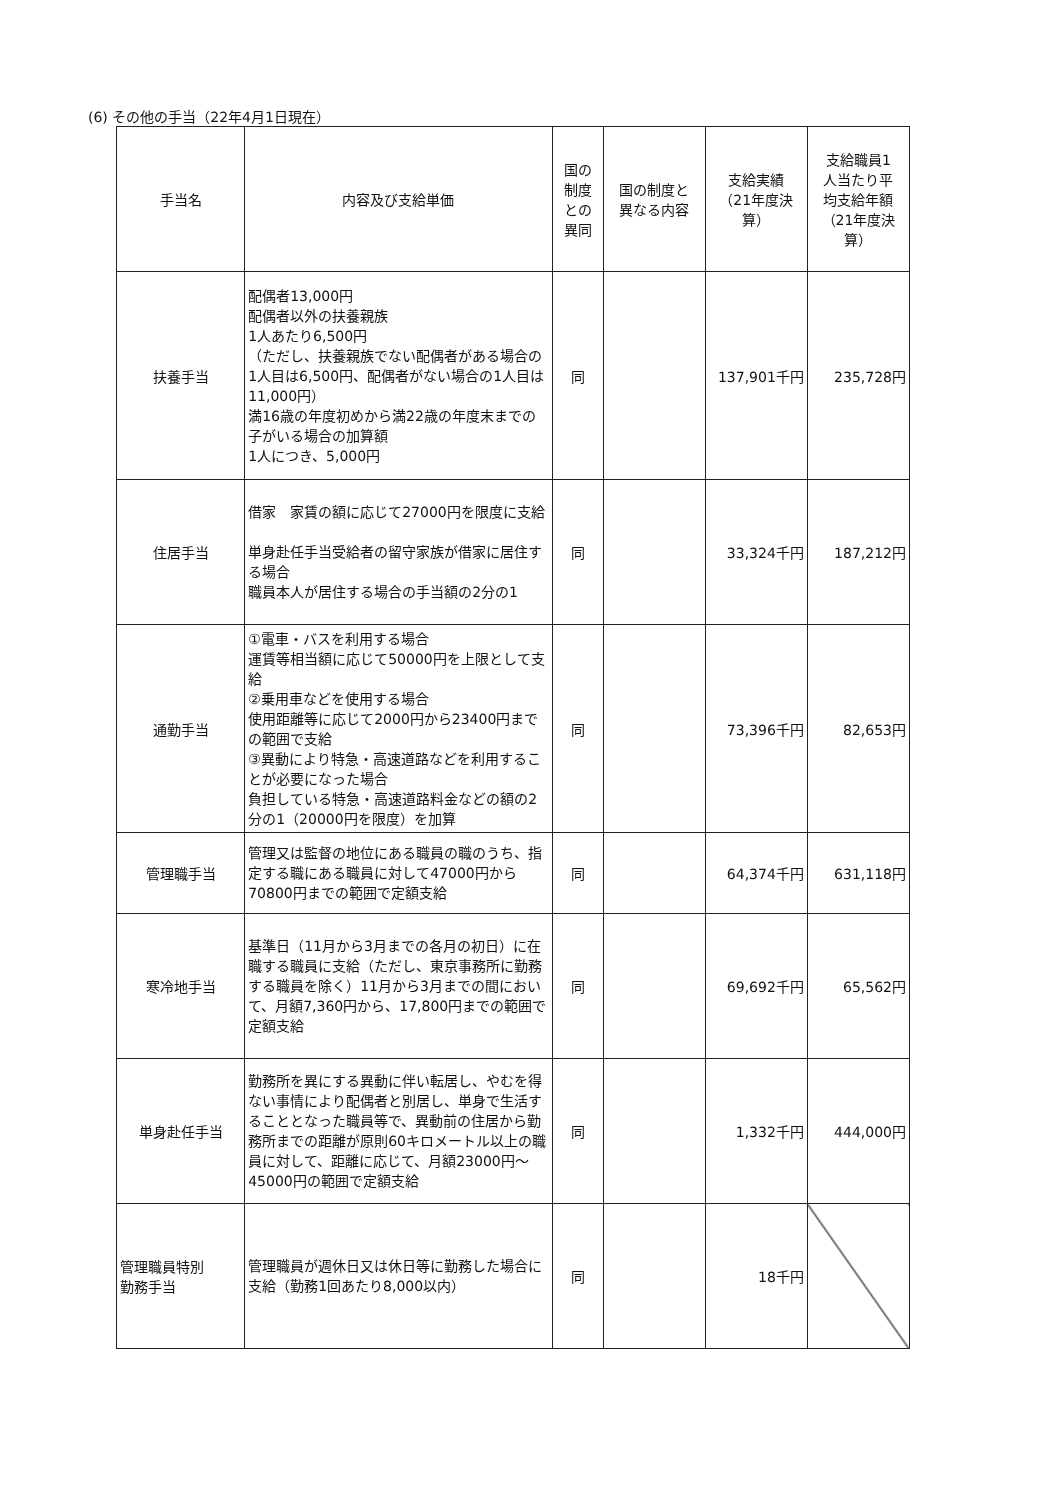(6) その他の手当（22年4月1日現在）
| 手当名 | 内容及び支給単価 | 国の 制度 との 異同 | 国の制度と 異なる内容 | 支給実績 （21年度決 算） | 支給職員1 人当たり平 均支給年額 （21年度決 算） |
| --- | --- | --- | --- | --- | --- |
| 扶養手当 | 配偶者13,000円 配偶者以外の扶養親族 1人あたり6,500円 （ただし、扶養親族でない配偶者がある場合の1人目は6,500円、配偶者がない場合の1人目は11,000円） 満16歳の年度初めから満22歳の年度末までの子がいる場合の加算額 1人につき、5,000円 | 同 | | 137,901千円 | 235,728円 |
| 住居手当 | 借家 家賃の額に応じて27000円を限度に支給 単身赴任手当受給者の留守家族が借家に居住する場合 職員本人が居住する場合の手当額の2分の1 | 同 | | 33,324千円 | 187,212円 |
| 通勤手当 | ①電車・バスを利用する場合 運賃等相当額に応じて50000円を上限として支給 ②乗用車などを使用する場合 使用距離等に応じて2000円から23400円までの範囲で支給 ③異動により特急・高速道路などを利用することが必要になった場合 負担している特急・高速道路料金などの額の2分の1（20000円を限度）を加算 | 同 | | 73,396千円 | 82,653円 |
| 管理職手当 | 管理又は監督の地位にある職員の職のうち、指定する職にある職員に対して47000円から70800円までの範囲で定額支給 | 同 | | 64,374千円 | 631,118円 |
| 寒冷地手当 | 基準日（11月から3月までの各月の初日）に在職する職員に支給（ただし、東京事務所に勤務する職員を除く）11月から3月までの間において、月額7,360円から、17,800円までの範囲で定額支給 | 同 | | 69,692千円 | 65,562円 |
| 単身赴任手当 | 勤務所を異にする異動に伴い転居し、やむを得ない事情により配偶者と別居し、単身で生活することとなった職員等で、異動前の住居から勤務所までの距離が原則60キロメートル以上の職員に対して、距離に応じて、月額23000円～45000円の範囲で定額支給 | 同 | | 1,332千円 | 444,000円 |
| 管理職員特別 勤務手当 | 管理職員が週休日又は休日等に勤務した場合に支給（勤務1回あたり8,000以内） | 同 | | 18千円 | |